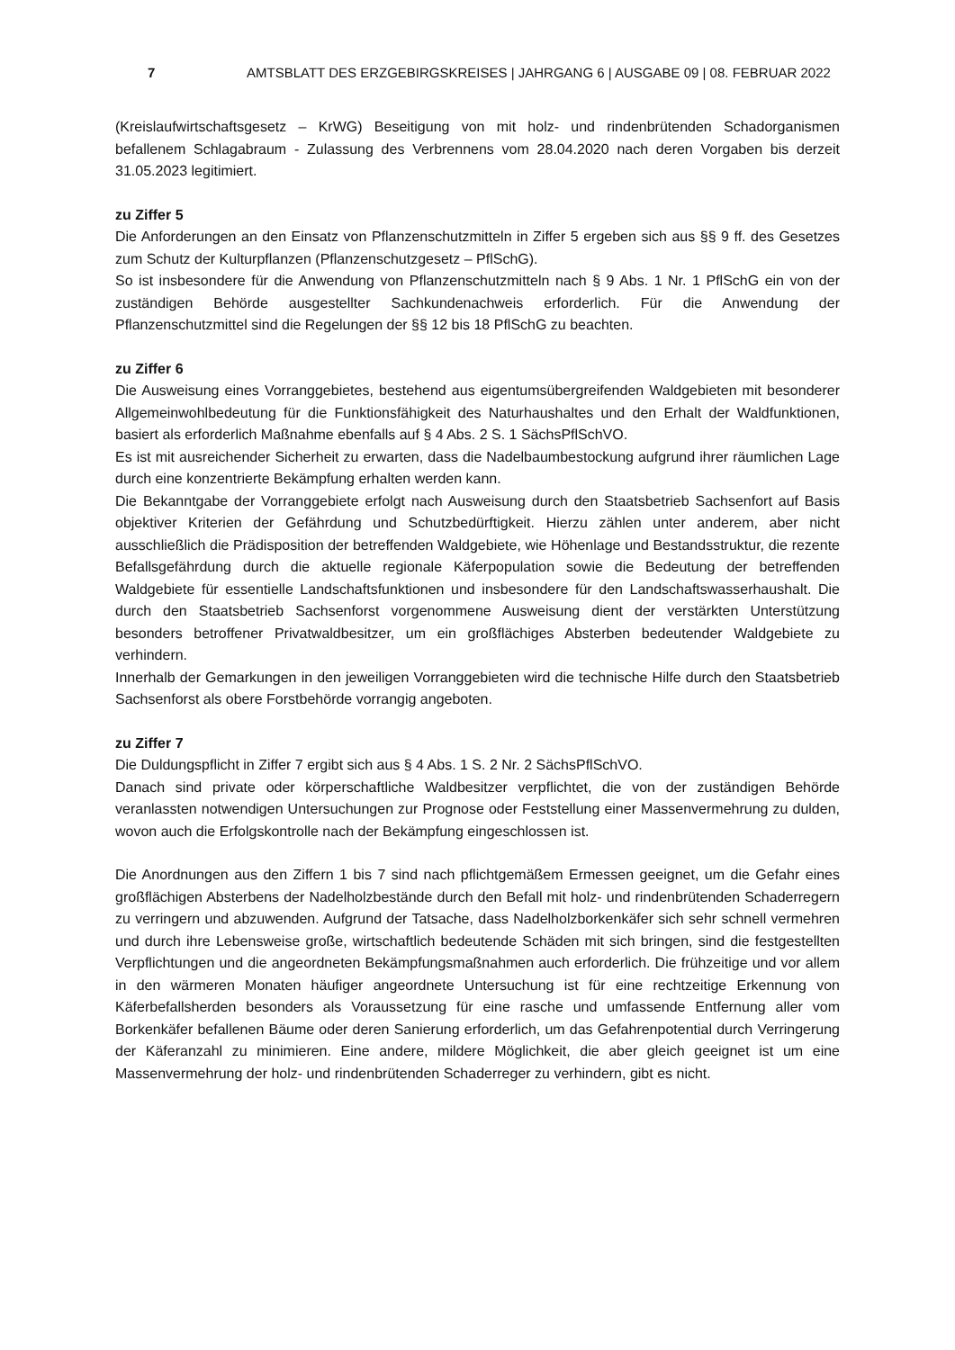7 AMTSBLATT DES ERZGEBIRGSKREISES | JAHRGANG 6 | AUSGABE 09 | 08. FEBRUAR 2022
(Kreislaufwirtschaftsgesetz – KrWG) Beseitigung von mit holz- und rindenbrütenden Schadorganismen befallenem Schlagabraum - Zulassung des Verbrennens vom 28.04.2020 nach deren Vorgaben bis derzeit 31.05.2023 legitimiert.
zu Ziffer 5
Die Anforderungen an den Einsatz von Pflanzenschutzmitteln in Ziffer 5 ergeben sich aus §§ 9 ff. des Gesetzes zum Schutz der Kulturpflanzen (Pflanzenschutzgesetz – PflSchG).
So ist insbesondere für die Anwendung von Pflanzenschutzmitteln nach § 9 Abs. 1 Nr. 1 PflSchG ein von der zuständigen Behörde ausgestellter Sachkundenachweis erforderlich. Für die Anwendung der Pflanzenschutzmittel sind die Regelungen der §§ 12 bis 18 PflSchG zu beachten.
zu Ziffer 6
Die Ausweisung eines Vorranggebietes, bestehend aus eigentumsübergreifenden Waldgebieten mit besonderer Allgemeinwohlbedeutung für die Funktionsfähigkeit des Naturhaushaltes und den Erhalt der Waldfunktionen, basiert als erforderlich Maßnahme ebenfalls auf § 4 Abs. 2 S. 1 SächsPflSchVO.
Es ist mit ausreichender Sicherheit zu erwarten, dass die Nadelbaumbestockung aufgrund ihrer räumlichen Lage durch eine konzentrierte Bekämpfung erhalten werden kann.
Die Bekanntgabe der Vorranggebiete erfolgt nach Ausweisung durch den Staatsbetrieb Sachsenfort auf Basis objektiver Kriterien der Gefährdung und Schutzbedürftigkeit. Hierzu zählen unter anderem, aber nicht ausschließlich die Prädisposition der betreffenden Waldgebiete, wie Höhenlage und Bestandsstruktur, die rezente Befallsgefährdung durch die aktuelle regionale Käferpopulation sowie die Bedeutung der betreffenden Waldgebiete für essentielle Landschaftsfunktionen und insbesondere für den Landschaftswasserhaushalt. Die durch den Staatsbetrieb Sachsenforst vorgenommene Ausweisung dient der verstärkten Unterstützung besonders betroffener Privatwaldbesitzer, um ein großflächiges Absterben bedeutender Waldgebiete zu verhindern.
Innerhalb der Gemarkungen in den jeweiligen Vorranggebieten wird die technische Hilfe durch den Staatsbetrieb Sachsenforst als obere Forstbehörde vorrangig angeboten.
zu Ziffer 7
Die Duldungspflicht in Ziffer 7 ergibt sich aus § 4 Abs. 1 S. 2 Nr. 2 SächsPflSchVO.
Danach sind private oder körperschaftliche Waldbesitzer verpflichtet, die von der zuständigen Behörde veranlassten notwendigen Untersuchungen zur Prognose oder Feststellung einer Massenvermehrung zu dulden, wovon auch die Erfolgskontrolle nach der Bekämpfung eingeschlossen ist.
Die Anordnungen aus den Ziffern 1 bis 7 sind nach pflichtgemäßem Ermessen geeignet, um die Gefahr eines großflächigen Absterbens der Nadelholzbestände durch den Befall mit holz- und rindenbrütenden Schaderregern zu verringern und abzuwenden. Aufgrund der Tatsache, dass Nadelholzborkenkäfer sich sehr schnell vermehren und durch ihre Lebensweise große, wirtschaftlich bedeutende Schäden mit sich bringen, sind die festgestellten Verpflichtungen und die angeordneten Bekämpfungsmaßnahmen auch erforderlich. Die frühzeitige und vor allem in den wärmeren Monaten häufiger angeordnete Untersuchung ist für eine rechtzeitige Erkennung von Käferbefallsherden besonders als Voraussetzung für eine rasche und umfassende Entfernung aller vom Borkenkäfer befallenen Bäume oder deren Sanierung erforderlich, um das Gefahrenpotential durch Verringerung der Käferanzahl zu minimieren. Eine andere, mildere Möglichkeit, die aber gleich geeignet ist um eine Massenvermehrung der holz- und rindenbrütenden Schaderreger zu verhindern, gibt es nicht.